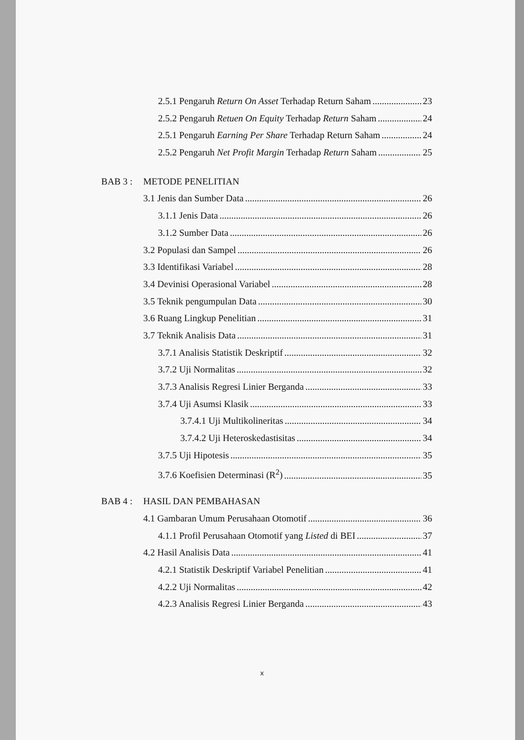2.5.1 Pengaruh Return On Asset Terhadap Return Saham 23
2.5.2 Pengaruh Retuen On Equity Terhadap Return Saham 24
2.5.1 Pengaruh Earning Per Share Terhadap Return Saham 24
2.5.2 Pengaruh Net Profit Margin Terhadap Return Saham 25
BAB 3 : METODE PENELITIAN
3.1 Jenis dan Sumber Data 26
3.1.1 Jenis Data 26
3.1.2 Sumber Data 26
3.2 Populasi dan Sampel 26
3.3 Identifikasi Variabel 28
3.4 Devinisi Operasional Variabel 28
3.5 Teknik pengumpulan Data 30
3.6 Ruang Lingkup Penelitian 31
3.7 Teknik Analisis Data 31
3.7.1 Analisis Statistik Deskriptif 32
3.7.2 Uji Normalitas 32
3.7.3 Analisis Regresi Linier Berganda 33
3.7.4 Uji Asumsi Klasik 33
3.7.4.1 Uji Multikolineritas 34
3.7.4.2 Uji Heteroskedastisitas 34
3.7.5 Uji Hipotesis 35
3.7.6 Koefisien Determinasi (R<sup>2</sup>) 35
BAB 4 : HASIL DAN PEMBAHASAN
4.1 Gambaran Umum Perusahaan Otomotif 36
4.1.1 Profil Perusahaan Otomotif yang Listed di BEI 37
4.2 Hasil Analisis Data 41
4.2.1 Statistik Deskriptif Variabel Penelitian 41
4.2.2 Uji Normalitas 42
4.2.3 Analisis Regresi Linier Berganda 43
x